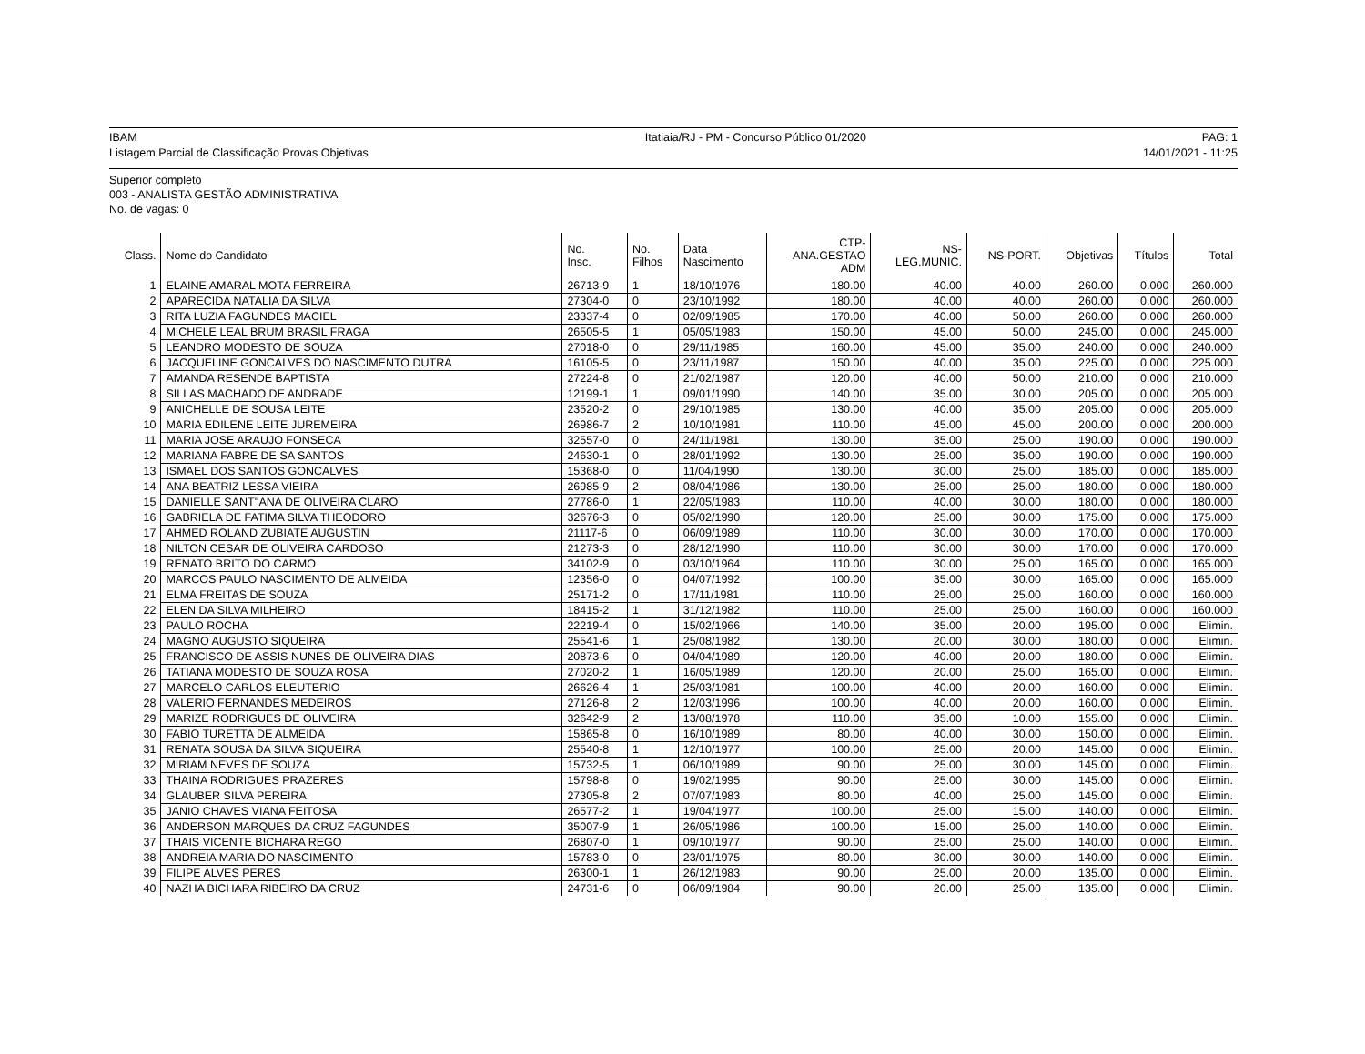IBAM
Listagem Parcial de Classificação Provas Objetivas
Itatiaia/RJ - PM - Concurso Público 01/2020
PAG: 1
14/01/2021 - 11:25
Superior completo
003 - ANALISTA GESTÃO ADMINISTRATIVA
No. de vagas: 0
| Class. | Nome do Candidato | No. Insc. | No. Filhos | Data Nascimento | CTP- ANA.GESTAO ADM | NS- LEG.MUNIC. | NS-PORT. | Objetivas | Títulos | Total |
| --- | --- | --- | --- | --- | --- | --- | --- | --- | --- | --- |
| 1 | ELAINE AMARAL MOTA FERREIRA | 26713-9 | 1 | 18/10/1976 | 180.00 | 40.00 | 40.00 | 260.00 | 0.000 | 260.000 |
| 2 | APARECIDA NATALIA DA SILVA | 27304-0 | 0 | 23/10/1992 | 180.00 | 40.00 | 40.00 | 260.00 | 0.000 | 260.000 |
| 3 | RITA LUZIA FAGUNDES MACIEL | 23337-4 | 0 | 02/09/1985 | 170.00 | 40.00 | 50.00 | 260.00 | 0.000 | 260.000 |
| 4 | MICHELE LEAL BRUM BRASIL FRAGA | 26505-5 | 1 | 05/05/1983 | 150.00 | 45.00 | 50.00 | 245.00 | 0.000 | 245.000 |
| 5 | LEANDRO MODESTO DE SOUZA | 27018-0 | 0 | 29/11/1985 | 160.00 | 45.00 | 35.00 | 240.00 | 0.000 | 240.000 |
| 6 | JACQUELINE GONCALVES DO NASCIMENTO DUTRA | 16105-5 | 0 | 23/11/1987 | 150.00 | 40.00 | 35.00 | 225.00 | 0.000 | 225.000 |
| 7 | AMANDA RESENDE BAPTISTA | 27224-8 | 0 | 21/02/1987 | 120.00 | 40.00 | 50.00 | 210.00 | 0.000 | 210.000 |
| 8 | SILLAS MACHADO DE ANDRADE | 12199-1 | 1 | 09/01/1990 | 140.00 | 35.00 | 30.00 | 205.00 | 0.000 | 205.000 |
| 9 | ANICHELLE DE SOUSA LEITE | 23520-2 | 0 | 29/10/1985 | 130.00 | 40.00 | 35.00 | 205.00 | 0.000 | 205.000 |
| 10 | MARIA EDILENE LEITE JUREMEIRA | 26986-7 | 2 | 10/10/1981 | 110.00 | 45.00 | 45.00 | 200.00 | 0.000 | 200.000 |
| 11 | MARIA JOSE ARAUJO FONSECA | 32557-0 | 0 | 24/11/1981 | 130.00 | 35.00 | 25.00 | 190.00 | 0.000 | 190.000 |
| 12 | MARIANA FABRE DE SA SANTOS | 24630-1 | 0 | 28/01/1992 | 130.00 | 25.00 | 35.00 | 190.00 | 0.000 | 190.000 |
| 13 | ISMAEL DOS SANTOS GONCALVES | 15368-0 | 0 | 11/04/1990 | 130.00 | 30.00 | 25.00 | 185.00 | 0.000 | 185.000 |
| 14 | ANA BEATRIZ LESSA VIEIRA | 26985-9 | 2 | 08/04/1986 | 130.00 | 25.00 | 25.00 | 180.00 | 0.000 | 180.000 |
| 15 | DANIELLE SANT''ANA DE OLIVEIRA CLARO | 27786-0 | 1 | 22/05/1983 | 110.00 | 40.00 | 30.00 | 180.00 | 0.000 | 180.000 |
| 16 | GABRIELA DE FATIMA SILVA THEODORO | 32676-3 | 0 | 05/02/1990 | 120.00 | 25.00 | 30.00 | 175.00 | 0.000 | 175.000 |
| 17 | AHMED ROLAND ZUBIATE AUGUSTIN | 21117-6 | 0 | 06/09/1989 | 110.00 | 30.00 | 30.00 | 170.00 | 0.000 | 170.000 |
| 18 | NILTON CESAR DE OLIVEIRA CARDOSO | 21273-3 | 0 | 28/12/1990 | 110.00 | 30.00 | 30.00 | 170.00 | 0.000 | 170.000 |
| 19 | RENATO BRITO DO CARMO | 34102-9 | 0 | 03/10/1964 | 110.00 | 30.00 | 25.00 | 165.00 | 0.000 | 165.000 |
| 20 | MARCOS PAULO NASCIMENTO DE ALMEIDA | 12356-0 | 0 | 04/07/1992 | 100.00 | 35.00 | 30.00 | 165.00 | 0.000 | 165.000 |
| 21 | ELMA FREITAS DE SOUZA | 25171-2 | 0 | 17/11/1981 | 110.00 | 25.00 | 25.00 | 160.00 | 0.000 | 160.000 |
| 22 | ELEN DA SILVA MILHEIRO | 18415-2 | 1 | 31/12/1982 | 110.00 | 25.00 | 25.00 | 160.00 | 0.000 | 160.000 |
| 23 | PAULO ROCHA | 22219-4 | 0 | 15/02/1966 | 140.00 | 35.00 | 20.00 | 195.00 | 0.000 | Elimin. |
| 24 | MAGNO AUGUSTO SIQUEIRA | 25541-6 | 1 | 25/08/1982 | 130.00 | 20.00 | 30.00 | 180.00 | 0.000 | Elimin. |
| 25 | FRANCISCO DE ASSIS NUNES DE OLIVEIRA DIAS | 20873-6 | 0 | 04/04/1989 | 120.00 | 40.00 | 20.00 | 180.00 | 0.000 | Elimin. |
| 26 | TATIANA MODESTO DE SOUZA ROSA | 27020-2 | 1 | 16/05/1989 | 120.00 | 20.00 | 25.00 | 165.00 | 0.000 | Elimin. |
| 27 | MARCELO CARLOS ELEUTERIO | 26626-4 | 1 | 25/03/1981 | 100.00 | 40.00 | 20.00 | 160.00 | 0.000 | Elimin. |
| 28 | VALERIO FERNANDES MEDEIROS | 27126-8 | 2 | 12/03/1996 | 100.00 | 40.00 | 20.00 | 160.00 | 0.000 | Elimin. |
| 29 | MARIZE RODRIGUES DE OLIVEIRA | 32642-9 | 2 | 13/08/1978 | 110.00 | 35.00 | 10.00 | 155.00 | 0.000 | Elimin. |
| 30 | FABIO TURETTA DE ALMEIDA | 15865-8 | 0 | 16/10/1989 | 80.00 | 40.00 | 30.00 | 150.00 | 0.000 | Elimin. |
| 31 | RENATA SOUSA DA SILVA SIQUEIRA | 25540-8 | 1 | 12/10/1977 | 100.00 | 25.00 | 20.00 | 145.00 | 0.000 | Elimin. |
| 32 | MIRIAM NEVES DE SOUZA | 15732-5 | 1 | 06/10/1989 | 90.00 | 25.00 | 30.00 | 145.00 | 0.000 | Elimin. |
| 33 | THAINA RODRIGUES PRAZERES | 15798-8 | 0 | 19/02/1995 | 90.00 | 25.00 | 30.00 | 145.00 | 0.000 | Elimin. |
| 34 | GLAUBER SILVA PEREIRA | 27305-8 | 2 | 07/07/1983 | 80.00 | 40.00 | 25.00 | 145.00 | 0.000 | Elimin. |
| 35 | JANIO CHAVES VIANA FEITOSA | 26577-2 | 1 | 19/04/1977 | 100.00 | 25.00 | 15.00 | 140.00 | 0.000 | Elimin. |
| 36 | ANDERSON MARQUES DA CRUZ FAGUNDES | 35007-9 | 1 | 26/05/1986 | 100.00 | 15.00 | 25.00 | 140.00 | 0.000 | Elimin. |
| 37 | THAIS VICENTE BICHARA REGO | 26807-0 | 1 | 09/10/1977 | 90.00 | 25.00 | 25.00 | 140.00 | 0.000 | Elimin. |
| 38 | ANDREIA MARIA DO NASCIMENTO | 15783-0 | 0 | 23/01/1975 | 80.00 | 30.00 | 30.00 | 140.00 | 0.000 | Elimin. |
| 39 | FILIPE ALVES PERES | 26300-1 | 1 | 26/12/1983 | 90.00 | 25.00 | 20.00 | 135.00 | 0.000 | Elimin. |
| 40 | NAZHA BICHARA RIBEIRO DA CRUZ | 24731-6 | 0 | 06/09/1984 | 90.00 | 20.00 | 25.00 | 135.00 | 0.000 | Elimin. |